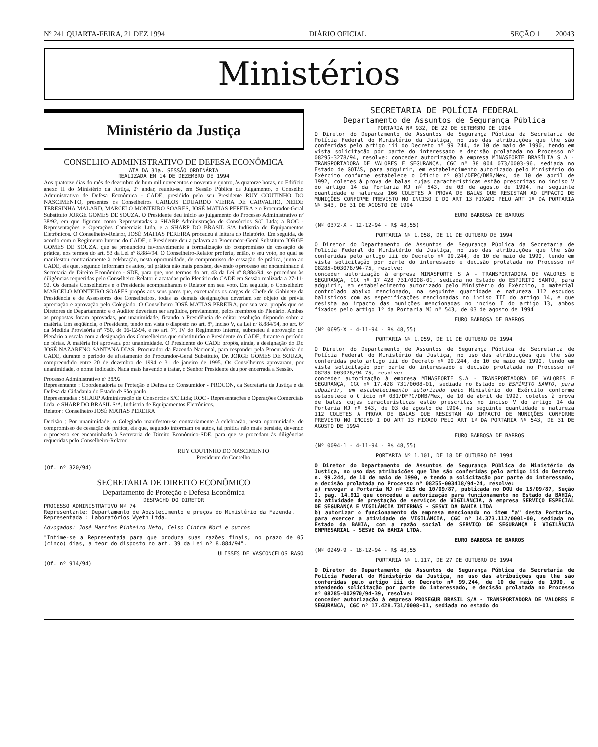Nº 241 QUARTA-FEIRA, 21 DEZ 1994 DIÁRIO OFICIAL SEÇÃO 1 20043
Ministérios
Ministério da Justiça
CONSELHO ADMINISTRATIVO DE DEFESA ECONÔMICA
ATA DA 31a. SESSÃO ORDINÁRIA
REALIZADA EM 14 DE DEZEMBRO DE 1994
Aos quatorze dias do mês de dezembro de hum mil novecentos e noventa e quatro, às quatorze horas, no Edifício anexo II do Ministério da Justiça, 2º andar, reuniu-se, em Sessão Pública de Julgamento, o Conselho Administrativo de Defesa Econômica - CADE, presidido pelo seu Presidente RUY COUTINHO DO NASCIMENTO, presentes os Conselheiros CARLOS EDUARDO VIEIRA DE CARVALHO, NEIDE TERESINHA MALARD, MARCELO MONTEIRO SOARES, JOSÉ MATIAS PEREIRA e o Procurador-Geral Substituto JORGE GOMES DE SOUZA. O Presidente deu início ao julgamento do Processo Administrativo nº 38/92, em que figuram como Representadas a SHARP Administração de Consórcios S/C Ltda; a ROC - Representações e Operações Comerciais Ltda. e a SHARP DO BRASIL S/A Indústria de Equipamentos Eletrônicos. O Conselheiro-Relator, JOSÉ MATIAS PEREIRA procedeu à leitura do Relatório. Em seguida, de acordo com o Regimento Interno do CADE, o Presidente deu a palavra ao Procurador-Geral Substituto JORGE GOMES DE SOUZA, que se pronunciou favoravelmente à formalização do compromisso de cessação de prática, nos termos do art. 53 da Lei nº 8.884/94. O Conselheiro-Relator proferiu, então, o seu voto, no qual se manifestou contrariamente à celebração, nesta oportunidade, de compromisso de cessação de prática, junto ao CADE, eis que, segundo informam os autos, tal prática não mais persiste, devendo o processo ser encaminhado à Secretaria de Direito Econômico - SDE, para que, nos termos do art. 43 da Lei nº 8.884/94, se procedam às diligências requeridas pelo Conselheiro-Relator e acatadas pelo Plenário do CADE em Sessão realizada a 27-11-92. Os demais Conselheiros e o Presidente acompanharam o Relator em seu voto. Em seguida, o Conselheiro MARCELO MONTEIRO SOARES propôs aos seus pares que, excetuados os cargos de Chefe de Gabinete da Presidência e de Assessores dos Conselheiros, todas as demais designações deveriam ser objeto de prévia apreciação e aprovação pelo Colegiado. O Conselheiro JOSÉ MATIAS PEREIRA, por sua vez, propôs que os Diretores de Departamento e o Auditor deveriam ser argüidos, previamente, pelos membros do Plenário. Ambas as propostas foram aprovadas, por unanimidade, ficando a Presidência de editar resolução dispondo sobre a matéria. Em seqüência, o Presidente, tendo em vista o disposto no art. 8º, inciso V, da Lei nº 8.884/94, no art. 6º da Medida Provisória nº 750, de 06-12-94, e no art. 7º, IV do Regimento Interno, submeteu à aprovação do Plenário a escala com a designação dos Conselheiros que substituirão o Presidente do CADE, durante o período de férias. A matéria foi aprovada por unanimidade. O Presidente do CADE propôs, ainda, a designação do Dr. JOSÉ NAZARENO SANTANA DIAS, Procurador da Fazenda Nacional, para responder pela Procuradoria do CADE, durante o período de afastamento do Procurador-Geral Substituto, Dr. JORGE GOMES DE SOUZA, compreendido entre 20 de dezembro de 1994 e 31 de janeiro de 1995. Os Conselheiros aprovaram, por unanimidade, o nome indicado. Nada mais havendo a tratar, o Senhor Presidente deu por encerrada a Sessão.
Processo Administrativo nº 38/92
Representante : Coordenadoria de Proteção e Defesa do Consumidor - PROCON, da Secretaria da Justiça e da Defesa da Cidadania do Estado de São paulo.
Representadas : SHARP Administração de Consórcios S/C Ltda; ROC - Representações e Operações Comerciais Ltda. e SHARP DO BRASIL S/A. Indústria de Equipamentos Eletrônicos.
Relator : Conselheiro JOSÉ MATIAS PEREIRA
Decisão : Por unanimidade, o Colegiado manifestou-se contrariamente à celebração, nesta oportunidade, de compromisso de cessação de prática, eis que, segundo informam os autos, tal prática não mais persiste, devendo o processo ser encaminhado à Secretaria de Direito Econômico-SDE, para que se procedam às diligências requeridas pelo Conselheiro-Relator.
RUY COUTINHO DO NASCIMENTO
Presidente do Conselho
(Of. nº 320/94)
SECRETARIA DE DIREITO ECONÔMICO
Departamento de Proteção e Defesa Econômica
DESPACHO DO DIRETOR
PROCESSO ADMINISTRATIVO Nº 74
Representante: Departamento de Abastecimento e preços do Ministério da Fazenda.
Representada : Laboratórios Wyeth Ltda.
Advogados: José Martins Pinheiro Neto, Celso Cintra Mori e outros
"Intime-se a Representada para que produza suas razões finais, no prazo de 05 (cinco) dias, a teor do disposto no art. 39 da Lei nº 8.884/94".
ULISSES DE VASCONCELOS RASO
(Of. nº 914/94)
SECRETARIA DE POLÍCIA FEDERAL
Departamento de Assuntos de Segurança Pública
PORTARIA Nº 932, DE 22 DE SETEMBRO DE 1994
O Diretor do Departamento de Assuntos de Segurança Pública da Secretaria de Polícia Federal do Ministério da Justiça, no uso das atribuições que lhe são conferidas pelo artigo iii do Decreto nº 99 244, de 10 de maio de 1990, tendo em vista solicitação por parte do interessado e decisão prolatada no Processo nº 08295-3278/94, resolve: conceder autorização à empresa MINASFORTE BRASÍLIA S A - TRANSPORTADORA DE VALORES E SEGURANÇA, CGC nº 38 004 073/0003-96, sediada no Estado de GOIÁS, para adquirir, em estabelecimento autorizado pelo Ministério do Exército conforme estabelece o Ofício nº 031/DFPC/DMB/Mex, de 10 de abril de 1992, coletes à prova de balas cujas características estão prescritas no inciso V do artigo 14 da Portaria MJ nº 543, de 03 de agosto de 1994, na seguinte quantidade e natureza 166 COLETES À PROVA DE BALAS QUE RESISTAM AO IMPACTO DE MUNIÇÕES CONFORME PREVISTO NO INCISO I DO ART 13 FIXADO PELO ART 1º DA PORTARIA Nº 543, DE 31 DE AGOSTO DE 1994
EURO BARBOSA DE BARROS
(Nº 0372-X - 12-12-94 - R$ 48,55)
PORTARIA Nº 1.058, DE 11 DE OUTUBRO DE 1994
O Diretor do Departamento de Assuntos de Segurança Pública da Secretaria de Polícia Federal do Ministério da Justiça, no uso das atribuições que lhe são conferidas pelo artigo iii do Decreto nº 99.244, de 10 de maio de 1990, tendo em vista solicitação por parte do interessado e decisão prolatada no Processo nº 08285-003078/94-75, resolve:
conceder autorização à empresa MINASFORTE S A - TRANSPORTADORA DE VALORES E SEGURANÇA, CGC nº 17 428 731/0008-01, sediada no Estado do ESPÍRITO SANTO, para adquirir, em estabelecimento autorizado pelo Ministério do Exército, o material controlado abaixo mencionado, na seguinte quantidade e natureza 112 escudos balísticos com as especificações mencionadas no inciso III do artigo 14, e que resista ao impacto das munições mencionadas no inciso I do artigo 13, ambos fixados pelo artigo 1º da Portaria MJ nº 543, de 03 de agosto de 1994
EURO BARBOSA DE BARROS
(Nº 0695-X - 4-11-94 - R$ 48,55)
PORTARIA Nº 1.059, DE 11 DE OUTUBRO DE 1994
O Diretor do Departamento de Assuntos de Segurança Pública da Secretaria de Polícia Federal do Ministério da Justiça, no uso das atribuições que lhe são conferidas pelo artigo iii do Decreto nº 99.244, de 10 de maio de 1990, tendo em vista solicitação por parte do interessado e decisão prolatada no Processo nº 08285-003078/94-75, resolve:
conceder autorização à empresa MINASFORTE S.A - TRANSPORTADORA DE VALORES E SEGURANÇA, CGC nº 17.428 731/0008-01, sediada no Estado do ESPÍRITO SANTO, para adquirir, em estabelecimento autorizado pelo Ministério do Exército conforme estabelece o Ofício nº 031/DFPC/DMB/Mex, de 10 de abril de 1992, coletes à prova de balas cujas características estão prescritas no inciso V do artigo 14 da Portaria MJ nº 543, de 03 de agosto de 1994, na seguinte quantidade e natureza 112 COLETES À PROVA DE BALAS QUE RESISTAM AO IMPACTO DE MUNIÇÕES CONFORME PREVISTO NO INCISO I DO ART 13 FIXADO PELO ART 1º DA PORTARIA Nº 543, DE 31 DE AGOSTO DE 1994
EURO BARBOSA DE BARROS
(Nº 0094-1 - 4-11-94 - R$ 48,55)
PORTARIA Nº 1.101, DE 18 DE OUTUBRO DE 1994
O Diretor do Departamento de Assuntos de Segurança Pública do Ministério da Justiça, no uso das atribuições que lhe são conferidas pelo artigo iii do Decreto n. 99.244, de 10 de maio de 1990, e tendo a solicitação por parte do interessado, e decisão prolatada no Processo nº 08255-003418/94-24, resolve:
a) revogar a Portaria MJ nº 215 de 10/09/87, publicada no DOU de 15/09/87, Seção I, pag. 14.912 que concedeu a autorização para funcionamento no Estado da BAHIA, na atividade de prestação de serviços de VIGILÂNCIA, à empresa SERVIÇO ESPECIAL DE SEGURANÇA E VIGILÂNCIA INTERNAS - SESVI DA BAHIA LTDA
b) autorizar o funcionamento da empresa mencionada no item "a" desta Portaria, para exercer a atividade de VIGILÂNCIA, CGC nº 14.373.112/0001-00, sediada no Estado da BAHIA, com a razão social de SERVIÇO DE SEGURANÇA E VIGILÂNCIA EMPRESARIAL - SESVE DA BAHIA LTDA.
EURO BARBOSA DE BARROS
(Nº 0249-9 - 18-12-94 - R$ 48,55
PORTARIA Nº 1.117, DE 27 DE OUTUBRO DE 1994
O Diretor do Departamento de Assuntos de Segurança Pública da Secretaria de Polícia Federal do Ministério da Justiça, no uso das atribuições que lhe são conferidas pelo artigo iii do Decreto nº 99.244, de 10 de maio de 1990, e atendendo solicitação por parte do interessado, e decisão prolatada no Processo nº 08285-002970/94-39, resolve:
conceder autorização à empresa PROSEGUR BRASIL S/A - TRANSPORTADORA DE VALORES E SEGURANÇA, CGC nº 17.428.731/0008-01, sediada no estado do